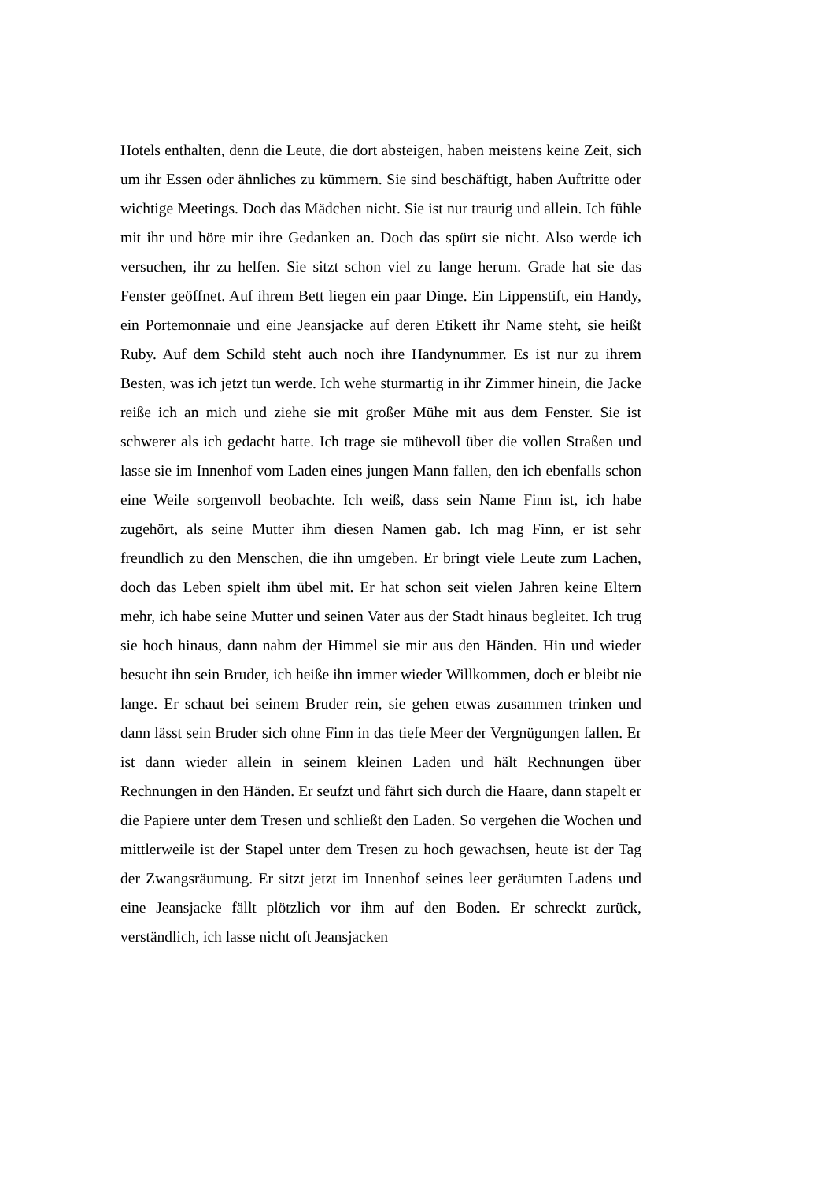Hotels enthalten, denn die Leute, die dort absteigen, haben meistens keine Zeit, sich um ihr Essen oder ähnliches zu kümmern. Sie sind beschäftigt, haben Auftritte oder wichtige Meetings. Doch das Mädchen nicht. Sie ist nur traurig und allein. Ich fühle mit ihr und höre mir ihre Gedanken an. Doch das spürt sie nicht. Also werde ich versuchen, ihr zu helfen. Sie sitzt schon viel zu lange herum. Grade hat sie das Fenster geöffnet. Auf ihrem Bett liegen ein paar Dinge. Ein Lippenstift, ein Handy, ein Portemonnaie und eine Jeansjacke auf deren Etikett ihr Name steht, sie heißt Ruby. Auf dem Schild steht auch noch ihre Handynummer. Es ist nur zu ihrem Besten, was ich jetzt tun werde. Ich wehe sturmartig in ihr Zimmer hinein, die Jacke reiße ich an mich und ziehe sie mit großer Mühe mit aus dem Fenster. Sie ist schwerer als ich gedacht hatte. Ich trage sie mühevoll über die vollen Straßen und lasse sie im Innenhof vom Laden eines jungen Mann fallen, den ich ebenfalls schon eine Weile sorgenvoll beobachte. Ich weiß, dass sein Name Finn ist, ich habe zugehört, als seine Mutter ihm diesen Namen gab. Ich mag Finn, er ist sehr freundlich zu den Menschen, die ihn umgeben. Er bringt viele Leute zum Lachen, doch das Leben spielt ihm übel mit. Er hat schon seit vielen Jahren keine Eltern mehr, ich habe seine Mutter und seinen Vater aus der Stadt hinaus begleitet. Ich trug sie hoch hinaus, dann nahm der Himmel sie mir aus den Händen. Hin und wieder besucht ihn sein Bruder, ich heiße ihn immer wieder Willkommen, doch er bleibt nie lange. Er schaut bei seinem Bruder rein, sie gehen etwas zusammen trinken und dann lässt sein Bruder sich ohne Finn in das tiefe Meer der Vergnügungen fallen. Er ist dann wieder allein in seinem kleinen Laden und hält Rechnungen über Rechnungen in den Händen. Er seufzt und fährt sich durch die Haare, dann stapelt er die Papiere unter dem Tresen und schließt den Laden. So vergehen die Wochen und mittlerweile ist der Stapel unter dem Tresen zu hoch gewachsen, heute ist der Tag der Zwangsräumung. Er sitzt jetzt im Innenhof seines leer geräumten Ladens und eine Jeansjacke fällt plötzlich vor ihm auf den Boden. Er schreckt zurück, verständlich, ich lasse nicht oft Jeansjacken